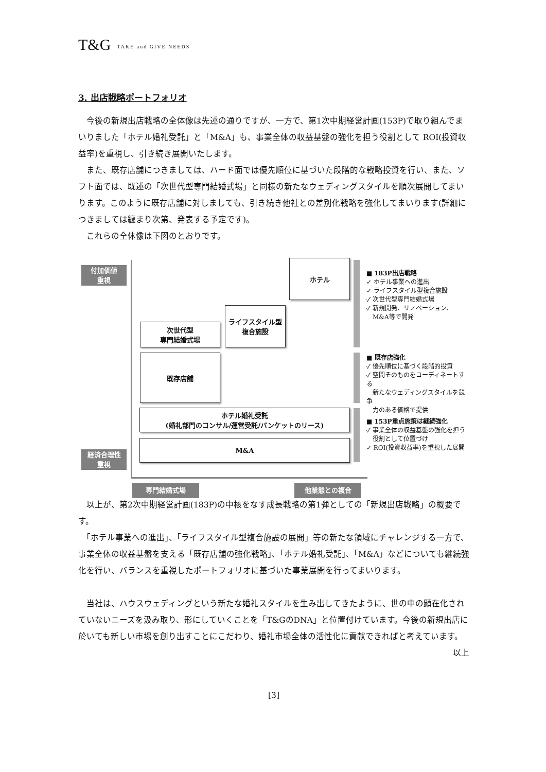T&G TAKE and GIVE NEEDS
3. 出店戦略ポートフォリオ
　今後の新規出店戦略の全体像は先述の通りですが、一方で、第1次中期経営計画(153P)で取り組んでまいりました「ホテル婚礼受託」と「M&A」も、事業全体の収益基盤の強化を担う役割として ROI(投資収益率)を重視し、引き続き展開いたします。
　また、既存店舗につきましては、ハード面では優先順位に基づいた段階的な戦略投資を行い、また、ソフト面では、既述の「次世代型専門結婚式場」と同様の新たなウェディングスタイルを順次展開してまいります。このように既存店舗に対しましても、引き続き他社との差別化戦略を強化してまいります(詳細につきましては纏まり次第、発表する予定です)。
　これらの全体像は下図のとおりです。
付加価値
重視
経済合理性
重視
ホテル
ライフスタイル型
複合施設
次世代型
専門結婚式場
既存店舗
ホテル婚礼受託
(婚礼部門のコンサル/運営受託/バンケットのリース)
M&A
■ 183P出店戦略
✓ ホテル事業への進出
✓ ライフスタイル型複合施設
✓ 次世代型専門結婚式場
✓ 新規開発、リノベーション、
　M&A等で開発
■ 既存店強化
✓ 優先順位に基づく段階的投資
✓ 空間そのものをコーディネートする
　新たなウェディングスタイルを競争
　力のある価格で提供
■ 153P重点施策は継続強化
✓ 事業全体の収益基盤の強化を担う
　役割として位置づけ
✓ ROI(投資収益率)を重視した展開
専門結婚式場 他業態との複合
　以上が、第2次中期経営計画(183P)の中核をなす成長戦略の第1弾としての「新規出店戦略」の概要です。
　「ホテル事業への進出」、「ライフスタイル型複合施設の展開」等の新たな領域にチャレンジする一方で、事業全体の収益基盤を支える「既存店舗の強化戦略」、「ホテル婚礼受託」、「M&A」などについても継続強化を行い、バランスを重視したポートフォリオに基づいた事業展開を行ってまいります。
　当社は、ハウスウェディングという新たな婚礼スタイルを生み出してきたように、世の中の顕在化されていないニーズを汲み取り、形にしていくことを「T&GのDNA」と位置付けています。今後の新規出店に於いても新しい市場を創り出すことにこだわり、婚礼市場全体の活性化に貢献できればと考えています。
以上
[3]